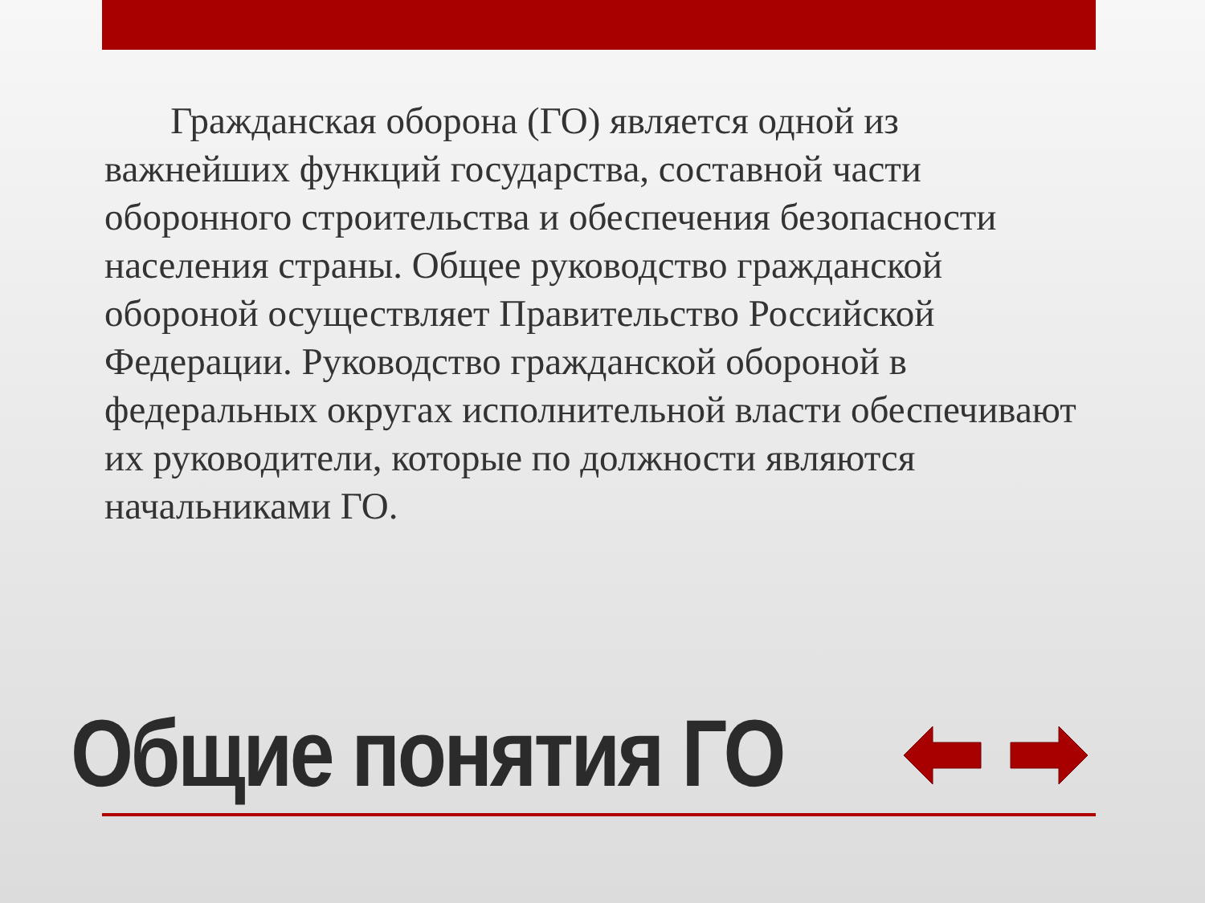Гражданская оборона (ГО) является одной из важнейших функций государства, составной части оборонного строительства и обеспечения безопасности населения страны. Общее руководство гражданской обороной осуществляет Правительство Российской Федерации. Руководство гражданской обороной в федеральных округах исполнительной власти обеспечивают их руководители, которые по должности являются начальниками ГО.
Общие понятия ГО